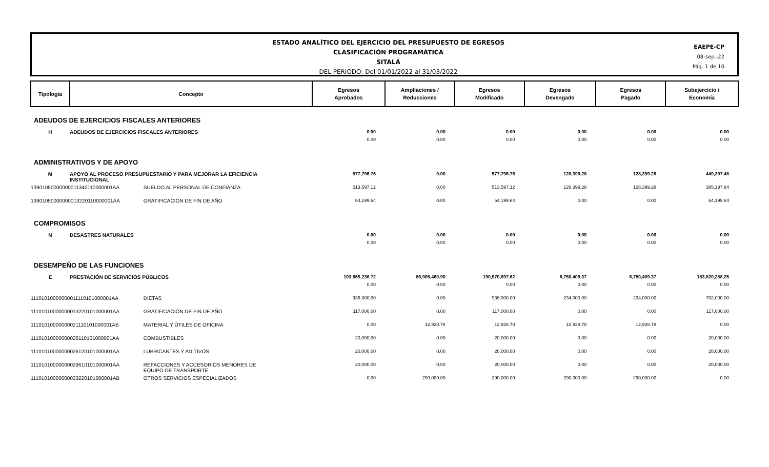ESTADO ANALÍTICO DEL EJERCICIO DEL PRESUPUESTO DE EGRESOS
CLASIFICACIÓN PROGRAMÁTICA
SITALÁ
DEL PERIODO: Del 01/01/2022 al 31/03/2022
EAEPE-CP
08-sep.-22
Pág. 1 de 10
| Tipologia | Concepto | | Egresos Aprobados | Ampliaciones / Reducciones | Egresos Modificado | Egresos Devengado | Egresos Pagado | Subejercicio / Economía |
| --- | --- | --- | --- | --- | --- | --- | --- | --- |
| ADEUDOS DE EJERCICIOS FISCALES ANTERIORES | | | | | | | | |
| H | ADEUDOS DE EJERCICIOS FISCALES ANTERIORES | | 0.00 | 0.00 | 0.00 | 0.00 | 0.00 | 0.00 |
| | | | 0.00 | 0.00 | 0.00 | 0.00 | 0.00 | 0.00 |
| ADMINISTRATIVOS Y DE APOYO | | | | | | | | |
| M | APOYO AL PROCESO PRESUPUESTARIO Y PARA MEJORAR LA EFICIENCIA INSTITUCIONAL | | 577,796.76 | 0.00 | 577,796.76 | 128,399.28 | 128,399.28 | 449,397.48 |
| 13901050000000011340110000001AA | | SUELDO AL PERSONAL DE CONFIANZA | 513,597.12 | 0.00 | 513,597.12 | 128,399.28 | 128,399.28 | 385,197.84 |
| 13901050000000013220110000001AA | | GRATIFICACIÓN DE FIN DE AÑO | 64,199.64 | 0.00 | 64,199.64 | 0.00 | 0.00 | 64,199.64 |
| COMPROMISOS | | | | | | | | |
| N | DESASTRES NATURALES | | 0.00 | 0.00 | 0.00 | 0.00 | 0.00 | 0.00 |
| | | | 0.00 | 0.00 | 0.00 | 0.00 | 0.00 | 0.00 |
| DESEMPEÑO DE LAS FUNCIONES | | | | | | | | |
| E | PRESTACIÓN DE SERVICIOS PÚBLICOS | | 103,665,236.72 | 86,905,460.90 | 190,570,697.62 | 6,750,409.37 | 6,750,409.37 | 183,820,288.25 |
| | | | 0.00 | 0.00 | 0.00 | 0.00 | 0.00 | 0.00 |
| 11101010000000011110101000001AA | | DIETAS | 936,000.00 | 0.00 | 936,000.00 | 234,000.00 | 234,000.00 | 702,000.00 |
| 11101010000000013220101000001AA | | GRATIFICACIÓN DE FIN DE AÑO | 117,000.00 | 0.00 | 117,000.00 | 0.00 | 0.00 | 117,000.00 |
| 11101010000000021110101000001AB | | MATERIAL Y ÚTILES DE OFICINA | 0.00 | 12,928.78 | 12,928.78 | 12,928.78 | 12,928.78 | 0.00 |
| 11101010000000026110101000001AA | | COMBUSTIBLES | 20,000.00 | 0.00 | 20,000.00 | 0.00 | 0.00 | 20,000.00 |
| 11101010000000026120101000001AA | | LUBRICANTES Y ADITIVOS | 20,000.00 | 0.00 | 20,000.00 | 0.00 | 0.00 | 20,000.00 |
| 11101010000000029610101000001AA | | REFACCIONES Y ACCESORIOS MENORES DE EQUIPO DE TRANSPORTE | 20,000.00 | 0.00 | 20,000.00 | 0.00 | 0.00 | 20,000.00 |
| 11101010000000033220101000001AB | | OTROS SERVICIOS ESPECIALIZADOS | 0.00 | 290,000.00 | 290,000.00 | 290,000.00 | 290,000.00 | 0.00 |